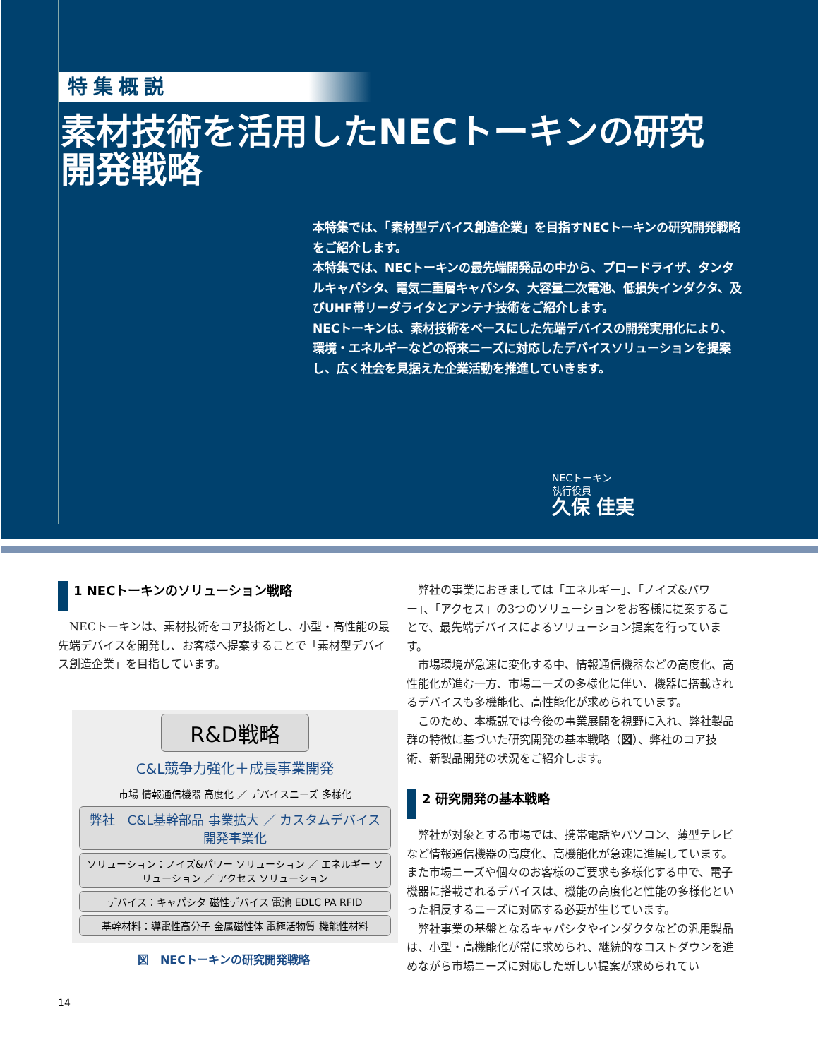特集概説
素材技術を活用したNECトーキンの研究開発戦略
本特集では、「素材型デバイス創造企業」を目指すNECトーキンの研究開発戦略をご紹介します。
本特集では、NECトーキンの最先端開発品の中から、プロードライザ、タンタルキャパシタ、電気二重層キャパシタ、大容量二次電池、低損失インダクタ、及びUHF帯リーダライタとアンテナ技術をご紹介します。
NECトーキンは、素材技術をベースにした先端デバイスの開発実用化により、環境・エネルギーなどの将来ニーズに対応したデバイスソリューションを提案し、広く社会を見据えた企業活動を推進していきます。
NECトーキン
執行役員
久保 佳実
1 NECトーキンのソリューション戦略
NECトーキンは、素材技術をコア技術とし、小型・高性能の最先端デバイスを開発し、お客様へ提案することで「素材型デバイス創造企業」を目指しています。
R&D戦略
C&L競争力強化＋成長事業開発
市場 情報通信機器 高度化 ／ デバイスニーズ 多様化
弊社　C&L基幹部品 事業拡大 ／ カスタムデバイス 開発事業化
ソリューション：ノイズ&パワー ソリューション ／ エネルギー ソリューション ／ アクセス ソリューション
デバイス：キャパシタ 磁性デバイス 電池 EDLC PA RFID
基幹材料：導電性高分子 金属磁性体 電極活物質 機能性材料
図　NECトーキンの研究開発戦略
弊社の事業におきましては「エネルギー」、「ノイズ&パワー」、「アクセス」の3つのソリューションをお客様に提案することで、最先端デバイスによるソリューション提案を行っています。
市場環境が急速に変化する中、情報通信機器などの高度化、高性能化が進む一方、市場ニーズの多様化に伴い、機器に搭載されるデバイスも多機能化、高性能化が求められています。
このため、本概説では今後の事業展開を視野に入れ、弊社製品群の特徴に基づいた研究開発の基本戦略（図）、弊社のコア技術、新製品開発の状況をご紹介します。
2 研究開発の基本戦略
弊社が対象とする市場では、携帯電話やパソコン、薄型テレビなど情報通信機器の高度化、高機能化が急速に進展しています。また市場ニーズや個々のお客様のご要求も多様化する中で、電子機器に搭載されるデバイスは、機能の高度化と性能の多様化といった相反するニーズに対応する必要が生じています。
弊社事業の基盤となるキャパシタやインダクタなどの汎用製品は、小型・高機能化が常に求められ、継続的なコストダウンを進めながら市場ニーズに対応した新しい提案が求められてい
14